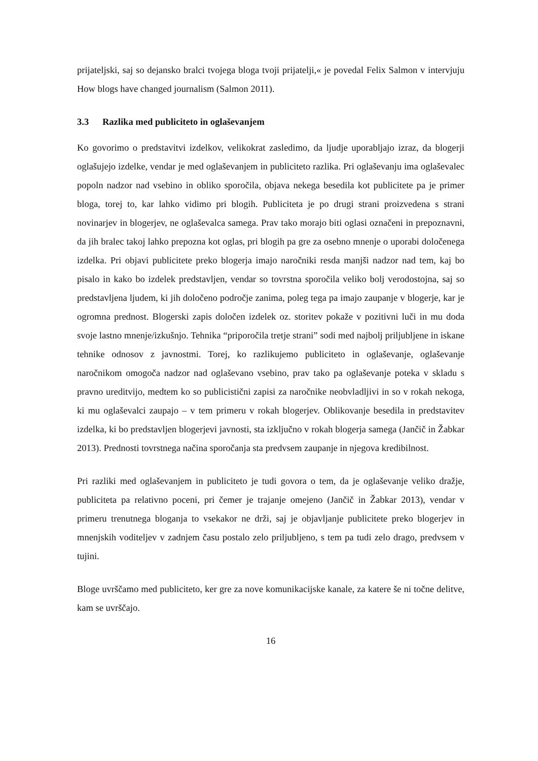prijateljski, saj so dejansko bralci tvojega bloga tvoji prijatelji,« je povedal Felix Salmon v intervjuju How blogs have changed journalism (Salmon 2011).
3.3 Razlika med publiciteto in oglaševanjem
Ko govorimo o predstavitvi izdelkov, velikokrat zasledimo, da ljudje uporabljajo izraz, da blogerji oglašujejo izdelke, vendar je med oglaševanjem in publiciteto razlika. Pri oglaševanju ima oglaševalec popoln nadzor nad vsebino in obliko sporočila, objava nekega besedila kot publicitete pa je primer bloga, torej to, kar lahko vidimo pri blogih. Publiciteta je po drugi strani proizvedena s strani novinarjev in blogerjev, ne oglaševalca samega. Prav tako morajo biti oglasi označeni in prepoznavni, da jih bralec takoj lahko prepozna kot oglas, pri blogih pa gre za osebno mnenje o uporabi določenega izdelka. Pri objavi publicitete preko blogerja imajo naročniki resda manjši nadzor nad tem, kaj bo pisalo in kako bo izdelek predstavljen, vendar so tovrstna sporočila veliko bolj verodostojna, saj so predstavljena ljudem, ki jih določeno področje zanima, poleg tega pa imajo zaupanje v blogerje, kar je ogromna prednost. Blogerski zapis določen izdelek oz. storitev pokaže v pozitivni luči in mu doda svoje lastno mnenje/izkušnjo. Tehnika “priporočila tretje strani” sodi med najbolj priljubljene in iskane tehnike odnosov z javnostmi. Torej, ko razlikujemo publiciteto in oglaševanje, oglaševanje naročnikom omogoča nadzor nad oglaševano vsebino, prav tako pa oglaševanje poteka v skladu s pravno ureditvijo, medtem ko so publicistični zapisi za naročnike neobvladljivi in so v rokah nekoga, ki mu oglaševalci zaupajo – v tem primeru v rokah blogerjev. Oblikovanje besedila in predstavitev izdelka, ki bo predstavljen blogerjevi javnosti, sta izključno v rokah blogerja samega (Jančič in Žabkar 2013). Prednosti tovrstnega načina sporočanja sta predvsem zaupanje in njegova kredibilnost.
Pri razliki med oglaševanjem in publiciteto je tudi govora o tem, da je oglaševanje veliko dražje, publiciteta pa relativno poceni, pri čemer je trajanje omejeno (Jančič in Žabkar 2013), vendar v primeru trenutnega bloganja to vsekakor ne drži, saj je objavljanje publicitete preko blogerjev in mnenjskih voditeljev v zadnjem času postalo zelo priljubljeno, s tem pa tudi zelo drago, predvsem v tujini.
Bloge uvrščamo med publiciteto, ker gre za nove komunikacijske kanale, za katere še ni točne delitve, kam se uvrščajo.
16